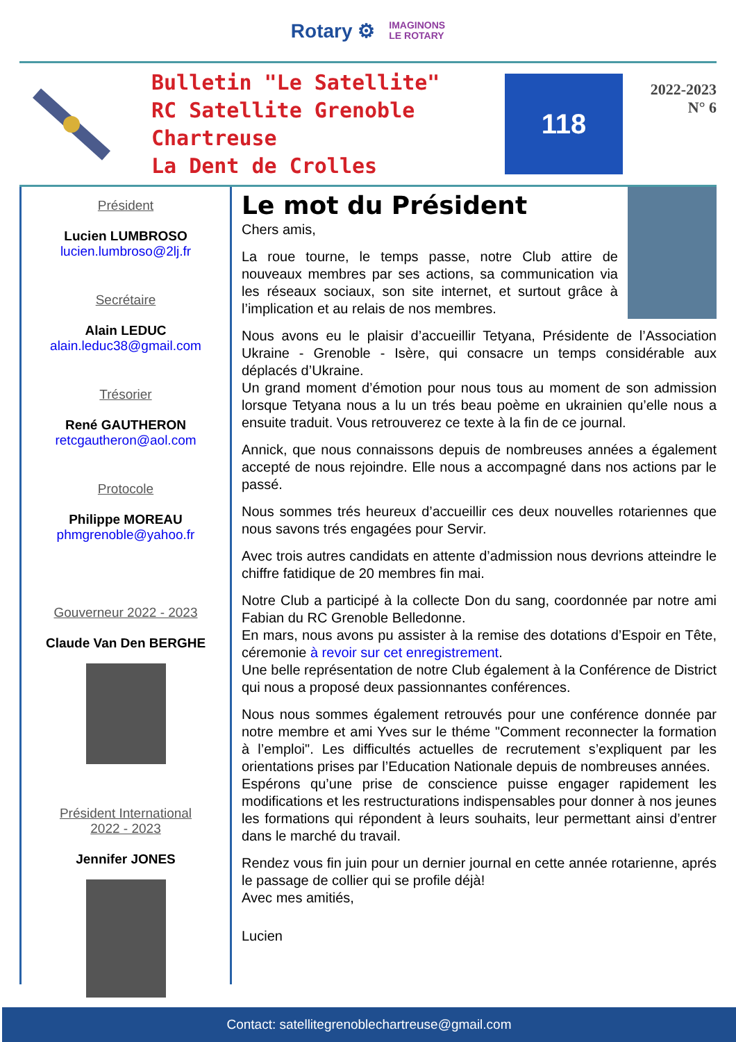Rotary ⚙ IMAGINONS
LE ROTARY
Bulletin "Le Satellite"
RC Satellite Grenoble Chartreuse
La Dent de Crolles
118
2022-2023
N° 6
Président
Lucien LUMBROSO
lucien.lumbroso@2lj.fr
Secrétaire
Alain LEDUC
alain.leduc38@gmail.com
Trésorier
René GAUTHERON
retcgautheron@aol.com
Protocole
Philippe MOREAU
phmgrenoble@yahoo.fr
Gouverneur 2022 - 2023
Claude Van Den BERGHE
Président International
2022 - 2023
Jennifer JONES
Le mot du Président
Chers amis,
La roue tourne, le temps passe, notre Club attire de nouveaux membres par ses actions, sa communication via les réseaux sociaux, son site internet, et surtout grâce à l’implication et au relais de nos membres.
Nous avons eu le plaisir d’accueillir Tetyana, Présidente de l’Association Ukraine - Grenoble - Isère, qui consacre un temps considérable aux déplacés d’Ukraine.
Un grand moment d’émotion pour nous tous au moment de son admission lorsque Tetyana nous a lu un trés beau poème en ukrainien qu’elle nous a ensuite traduit. Vous retrouverez ce texte à la fin de ce journal.
Annick, que nous connaissons depuis de nombreuses années a également accepté de nous rejoindre. Elle nous a accompagné dans nos actions par le passé.
Nous sommes trés heureux d’accueillir ces deux nouvelles rotariennes que nous savons trés engagées pour Servir.
Avec trois autres candidats en attente d’admission nous devrions atteindre le chiffre fatidique de 20 membres fin mai.
Notre Club a participé à la collecte Don du sang, coordonnée par notre ami Fabian du RC Grenoble Belledonne.
En mars, nous avons pu assister à la remise des dotations d’Espoir en Tête, céremonie à revoir sur cet enregistrement.
Une belle représentation de notre Club également à la Conférence de District qui nous a proposé deux passionnantes conférences.
Nous nous sommes également retrouvés pour une conférence donnée par notre membre et ami Yves sur le théme "Comment reconnecter la formation à l’emploi". Les difficultés actuelles de recrutement s’expliquent par les orientations prises par l’Education Nationale depuis de nombreuses années.
Espérons qu’une prise de conscience puisse engager rapidement les modifications et les restructurations indispensables pour donner à nos jeunes les formations qui répondent à leurs souhaits, leur permettant ainsi d’entrer dans le marché du travail.
Rendez vous fin juin pour un dernier journal en cette année rotarienne, aprés le passage de collier qui se profile déjà!
Avec mes amitiés,
Lucien
Contact: satellitegrenoblechartreuse@gmail.com